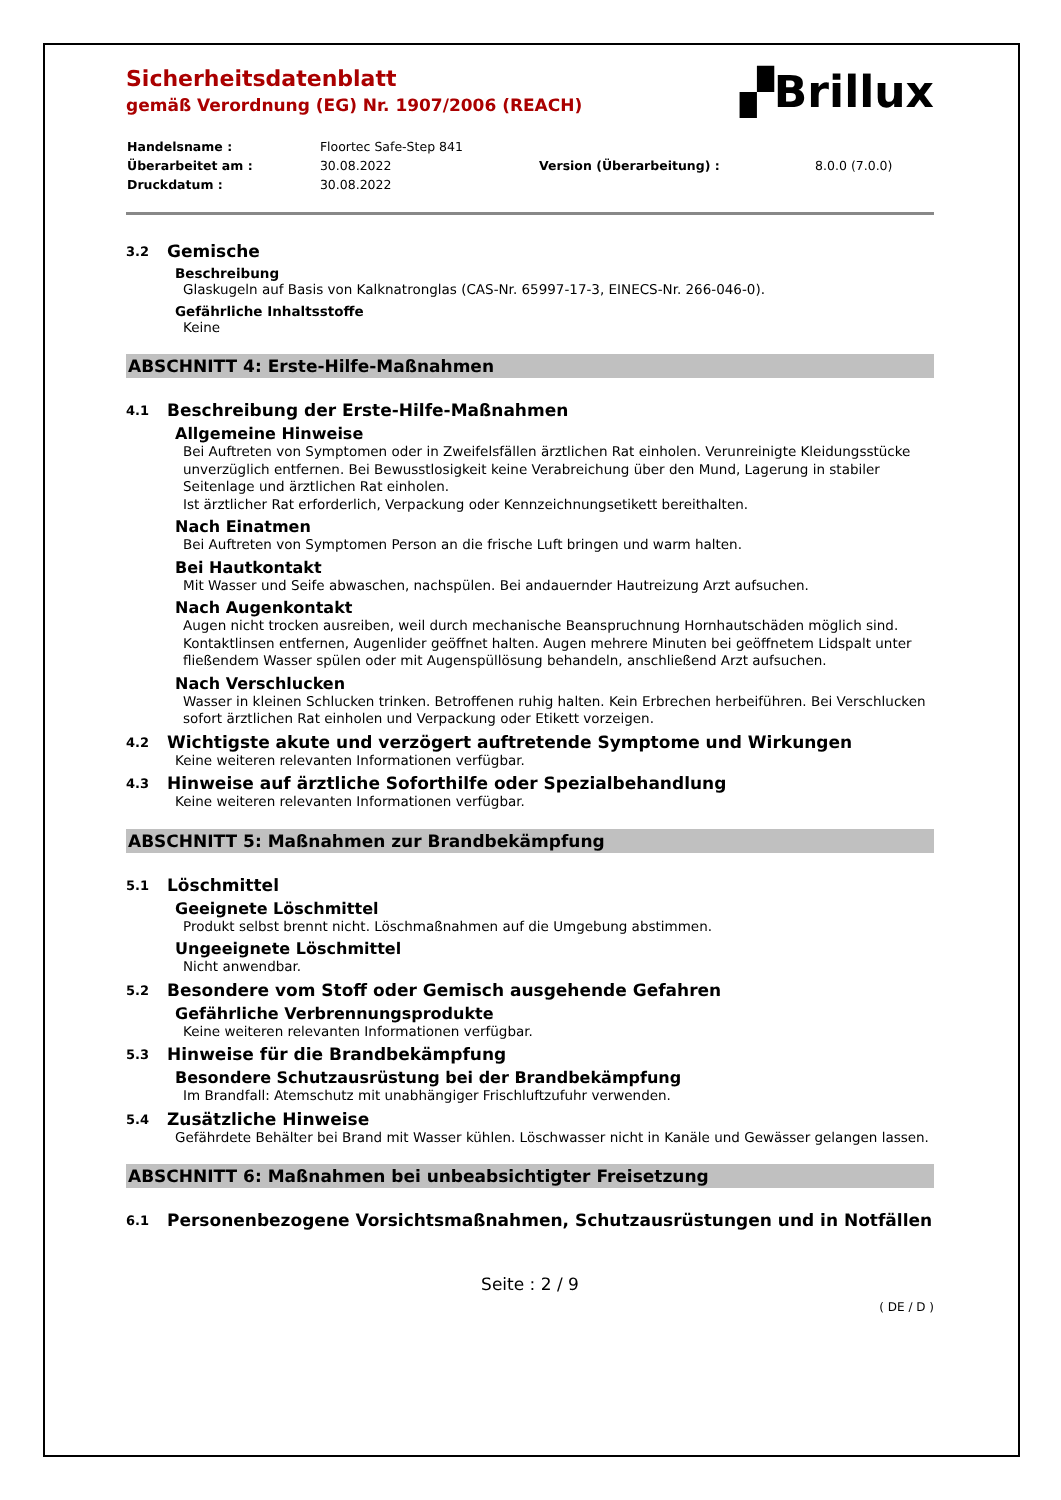▞Brillux
Sicherheitsdatenblatt
gemäß Verordnung (EG) Nr. 1907/2006 (REACH)
| Handelsname : | Floortec Safe-Step 841 | | |
| Überarbeitet am : | 30.08.2022 | Version (Überarbeitung) : | 8.0.0 (7.0.0) |
| Druckdatum : | 30.08.2022 | | |
3.2 Gemische
Beschreibung
Glaskugeln auf Basis von Kalknatronglas (CAS-Nr. 65997-17-3, EINECS-Nr. 266-046-0).
Gefährliche Inhaltsstoffe
Keine
ABSCHNITT 4: Erste-Hilfe-Maßnahmen
4.1 Beschreibung der Erste-Hilfe-Maßnahmen
Allgemeine Hinweise
Bei Auftreten von Symptomen oder in Zweifelsfällen ärztlichen Rat einholen. Verunreinigte Kleidungsstücke unverzüglich entfernen. Bei Bewusstlosigkeit keine Verabreichung über den Mund, Lagerung in stabiler Seitenlage und ärztlichen Rat einholen.
Ist ärztlicher Rat erforderlich, Verpackung oder Kennzeichnungsetikett bereithalten.
Nach Einatmen
Bei Auftreten von Symptomen Person an die frische Luft bringen und warm halten.
Bei Hautkontakt
Mit Wasser und Seife abwaschen, nachspülen. Bei andauernder Hautreizung Arzt aufsuchen.
Nach Augenkontakt
Augen nicht trocken ausreiben, weil durch mechanische Beanspruchnung Hornhautschäden möglich sind. Kontaktlinsen entfernen, Augenlider geöffnet halten. Augen mehrere Minuten bei geöffnetem Lidspalt unter fließendem Wasser spülen oder mit Augenspüllösung behandeln, anschließend Arzt aufsuchen.
Nach Verschlucken
Wasser in kleinen Schlucken trinken. Betroffenen ruhig halten. Kein Erbrechen herbeiführen. Bei Verschlucken sofort ärztlichen Rat einholen und Verpackung oder Etikett vorzeigen.
4.2 Wichtigste akute und verzögert auftretende Symptome und Wirkungen
Keine weiteren relevanten Informationen verfügbar.
4.3 Hinweise auf ärztliche Soforthilfe oder Spezialbehandlung
Keine weiteren relevanten Informationen verfügbar.
ABSCHNITT 5: Maßnahmen zur Brandbekämpfung
5.1 Löschmittel
Geeignete Löschmittel
Produkt selbst brennt nicht. Löschmaßnahmen auf die Umgebung abstimmen.
Ungeeignete Löschmittel
Nicht anwendbar.
5.2 Besondere vom Stoff oder Gemisch ausgehende Gefahren
Gefährliche Verbrennungsprodukte
Keine weiteren relevanten Informationen verfügbar.
5.3 Hinweise für die Brandbekämpfung
Besondere Schutzausrüstung bei der Brandbekämpfung
Im Brandfall: Atemschutz mit unabhängiger Frischluftzufuhr verwenden.
5.4 Zusätzliche Hinweise
Gefährdete Behälter bei Brand mit Wasser kühlen. Löschwasser nicht in Kanäle und Gewässer gelangen lassen.
ABSCHNITT 6: Maßnahmen bei unbeabsichtigter Freisetzung
6.1 Personenbezogene Vorsichtsmaßnahmen, Schutzausrüstungen und in Notfällen
Seite : 2 / 9
( DE / D )